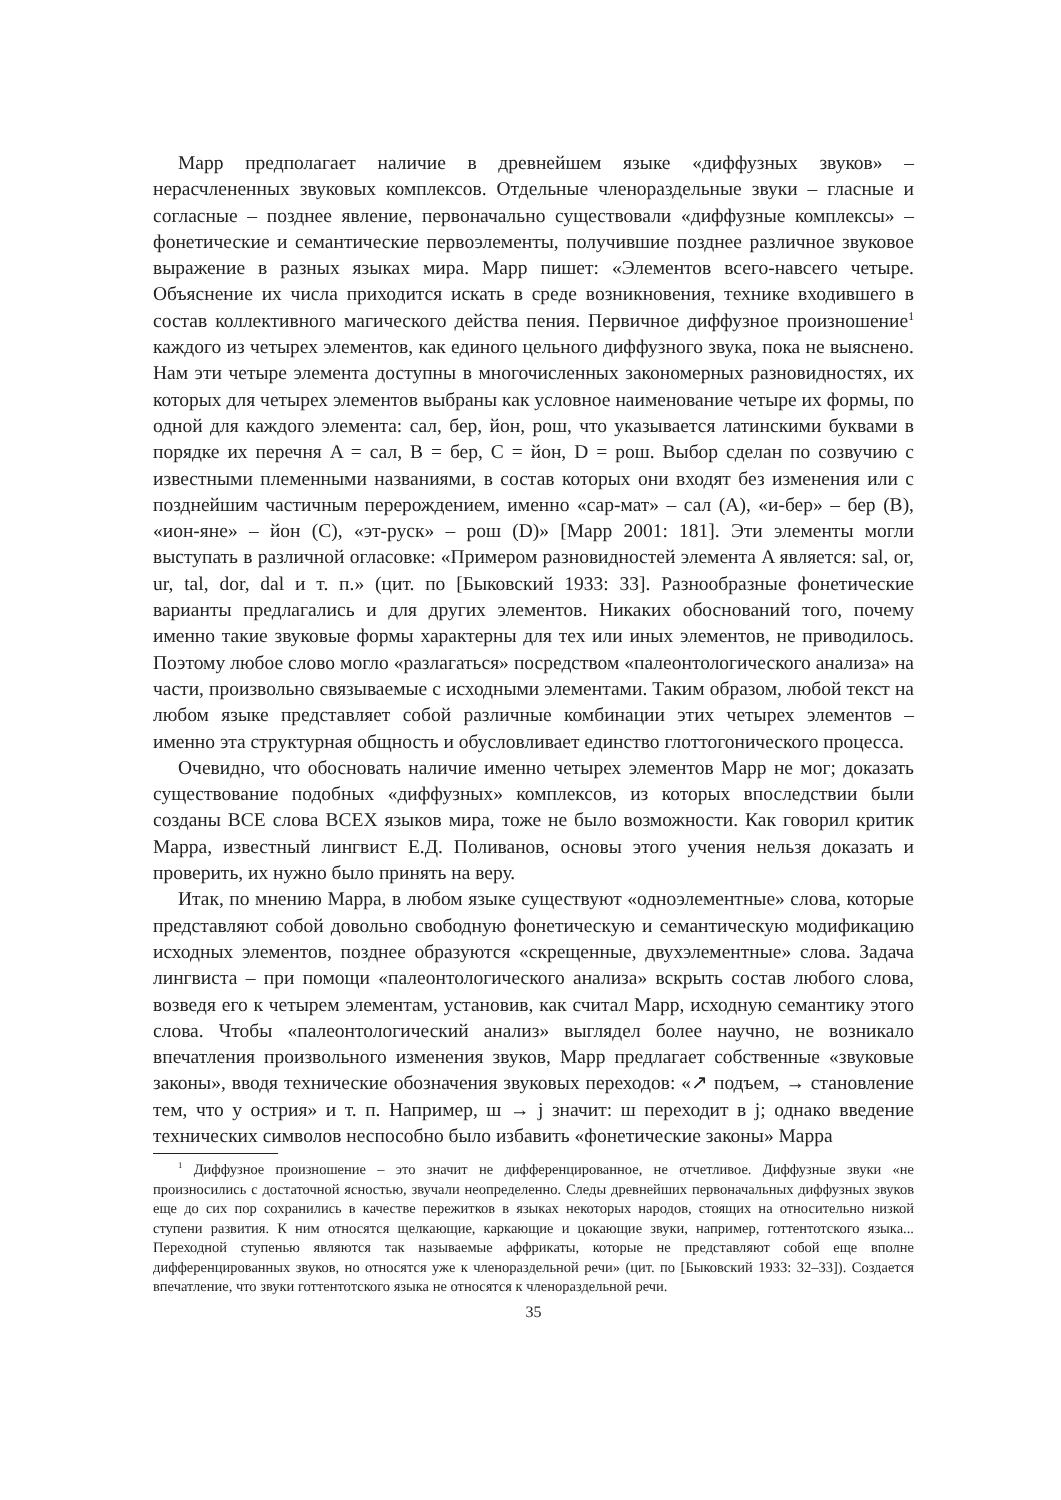Марр предполагает наличие в древнейшем языке «диффузных звуков» – нерасчлененных звуковых комплексов. Отдельные членораздельные звуки – гласные и согласные – позднее явление, первоначально существовали «диффузные комплексы» – фонетические и семантические первоэлементы, получившие позднее различное звуковое выражение в разных языках мира. Марр пишет: «Элементов всего-навсего четыре. Объяснение их числа приходится искать в среде возникновения, технике входившего в состав коллективного магического действа пения. Первичное диффузное произношение<sup>1</sup> каждого из четырех элементов, как единого цельного диффузного звука, пока не выяснено. Нам эти четыре элемента доступны в многочисленных закономерных разновидностях, их которых для четырех элементов выбраны как условное наименование четыре их формы, по одной для каждого элемента: сал, бер, йон, рош, что указывается латинскими буквами в порядке их перечня A = сал, B = бер, C = йон, D = рош. Выбор сделан по созвучию с известными племенными названиями, в состав которых они входят без изменения или с позднейшим частичным перерождением, именно «сар-мат» – сал (A), «и-бер» – бер (B), «ион-яне» – йон (C), «эт-руск» – рош (D)» [Марр 2001: 181]. Эти элементы могли выступать в различной огласовке: «Примером разновидностей элемента A является: sal, or, ur, tal, dor, dal и т. п.» (цит. по [Быковский 1933: 33]. Разнообразные фонетические варианты предлагались и для других элементов. Никаких обоснований того, почему именно такие звуковые формы характерны для тех или иных элементов, не приводилось. Поэтому любое слово могло «разлагаться» посредством «палеонтологического анализа» на части, произвольно связываемые с исходными элементами. Таким образом, любой текст на любом языке представляет собой различные комбинации этих четырех элементов – именно эта структурная общность и обусловливает единство глоттогонического процесса.
Очевидно, что обосновать наличие именно четырех элементов Марр не мог; доказать существование подобных «диффузных» комплексов, из которых впоследствии были созданы ВСЕ слова ВСЕХ языков мира, тоже не было возможности. Как говорил критик Марра, известный лингвист Е.Д. Поливанов, основы этого учения нельзя доказать и проверить, их нужно было принять на веру.
Итак, по мнению Марра, в любом языке существуют «одноэлементные» слова, которые представляют собой довольно свободную фонетическую и семантическую модификацию исходных элементов, позднее образуются «скрещенные, двухэлементные» слова. Задача лингвиста – при помощи «палеонтологического анализа» вскрыть состав любого слова, возведя его к четырем элементам, установив, как считал Марр, исходную семантику этого слова. Чтобы «палеонтологический анализ» выглядел более научно, не возникало впечатления произвольного изменения звуков, Марр предлагает собственные «звуковые законы», вводя технические обозначения звуковых переходов: «↗ подъем, → становление тем, что у острия» и т. п. Например, ш → j значит: ш переходит в j; однако введение технических символов неспособно было избавить «фонетические законы» Марра
<sup>1</sup> Диффузное произношение – это значит не дифференцированное, не отчетливое. Диффузные звуки «не произносились с достаточной ясностью, звучали неопределенно. Следы древнейших первоначальных диффузных звуков еще до сих пор сохранились в качестве пережитков в языках некоторых народов, стоящих на относительно низкой ступени развития. К ним относятся щелкающие, каркающие и цокающие звуки, например, готтентотского языка... Переходной ступенью являются так называемые аффрикаты, которые не представляют собой еще вполне дифференцированных звуков, но относятся уже к членораздельной речи» (цит. по [Быковский 1933: 32–33]). Создается впечатление, что звуки готтентотского языка не относятся к членораздельной речи.
35